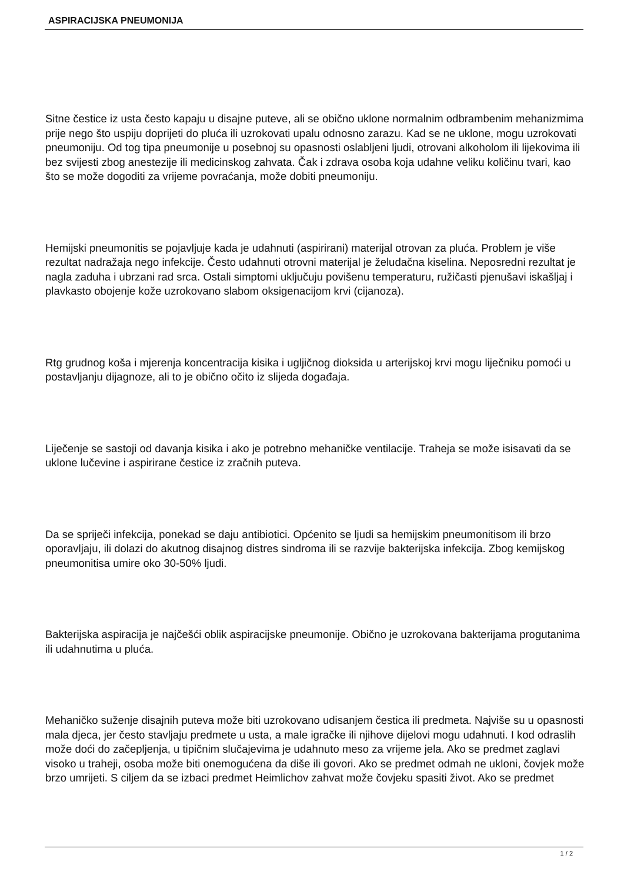ASPIRACIJSKA PNEUMONIJA
Sitne čestice iz usta često kapaju u disajne puteve, ali se obično uklone normalnim odbrambenim mehanizmima prije nego što uspiju doprijeti do pluća ili uzrokovati upalu odnosno zarazu. Kad se ne uklone, mogu uzrokovati pneumoniju. Od tog tipa pneumonije u posebnoj su opasnosti oslabljeni ljudi, otrovani alkoholom ili lijekovima ili bez svijesti zbog anestezije ili medicinskog zahvata. Čak i zdrava osoba koja udahne veliku količinu tvari, kao što se može dogoditi za vrijeme povraćanja, može dobiti pneumoniju.
Hemijski pneumonitis se pojavljuje kada je udahnuti (aspirirani) materijal otrovan za pluća. Problem je više rezultat nadražaja nego infekcije. Često udahnuti otrovni materijal je želudačna kiselina. Neposredni rezultat je nagla zaduha i ubrzani rad srca. Ostali simptomi uključuju povišenu temperaturu, ružičasti pjenušavi iskašljaj i plavkasto obojenje kože uzrokovano slabom oksigenacijom krvi (cijanoza).
Rtg grudnog koša i mjerenja koncentracija kisika i ugljičnog dioksida u arterijskoj krvi mogu liječniku pomoći u postavljanju dijagnoze, ali to je obično očito iz slijeda događaja.
Liječenje se sastoji od davanja kisika i ako je potrebno mehaničke ventilacije. Traheja se može isisavati da se uklone lučevine i aspirirane čestice iz zračnih puteva.
Da se spriječi infekcija, ponekad se daju antibiotici. Općenito se ljudi sa hemijskim pneumonitisom ili brzo oporavljaju, ili dolazi do akutnog disajnog distres sindroma ili se razvije bakterijska infekcija. Zbog kemijskog pneumonitisa umire oko 30-50% ljudi.
Bakterijska aspiracija je najčešći oblik aspiracijske pneumonije. Obično je uzrokovana bakterijama progutanima ili udahnutima u pluća.
Mehaničko suženje disajnih puteva može biti uzrokovano udisanjem čestica ili predmeta. Najviše su u opasnosti mala djeca, jer često stavljaju predmete u usta, a male igračke ili njihove dijelovi mogu udahnuti. I kod odraslih može doći do začepljenja, u tipičnim slučajevima je udahnuto meso za vrijeme jela. Ako se predmet zaglavi visoko u traheji, osoba može biti onemogućena da diše ili govori. Ako se predmet odmah ne ukloni, čovjek može brzo umrijeti. S ciljem da se izbaci predmet Heimlichov zahvat može čovjeku spasiti život. Ako se predmet
1 / 2